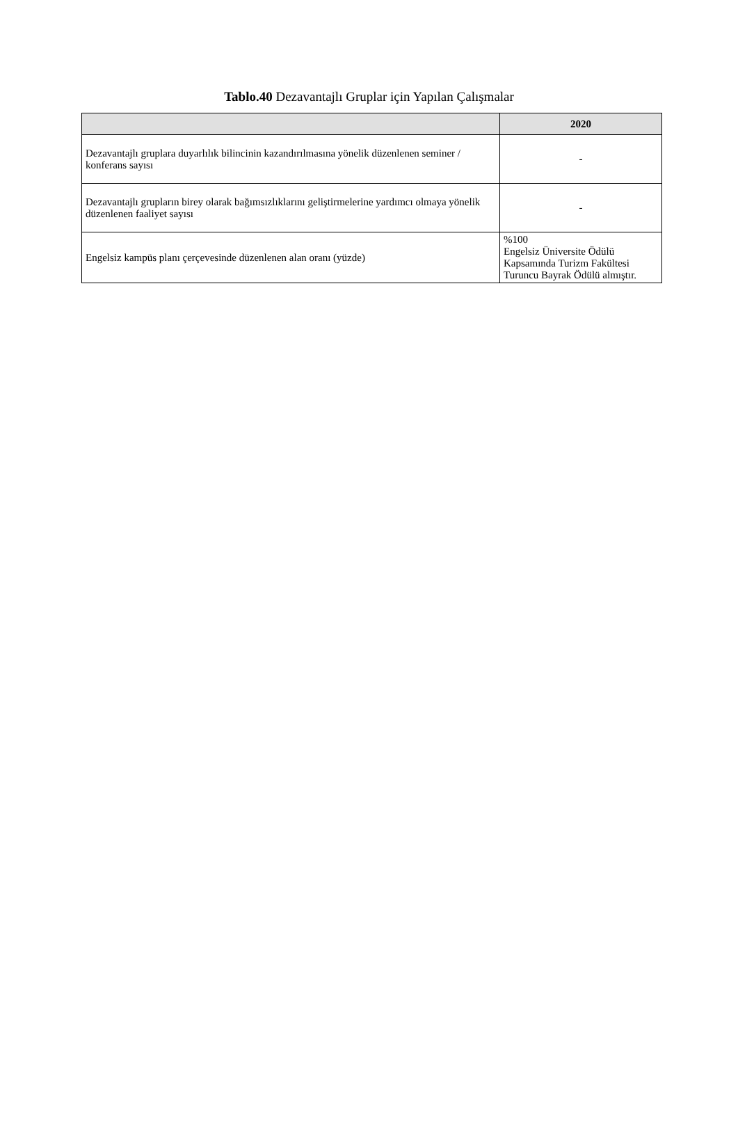Tablo.40 Dezavantajlı Gruplar için Yapılan Çalışmalar
| | 2020 |
| --- | --- |
| Dezavantajlı gruplara duyarlılık bilincinin kazandırılmasına yönelik düzenlenen seminer / konferans sayısı | - |
| Dezavantajlı grupların birey olarak bağımsızlıklarını geliştirmelerine yardımcı olmaya yönelik düzenlenen faaliyet sayısı | - |
| Engelsiz kampüs planı çerçevesinde düzenlenen alan oranı (yüzde) | %100 Engelsiz Üniversite Ödülü Kapsamında Turizm Fakültesi Turuncu Bayrak Ödülü almıştır. |